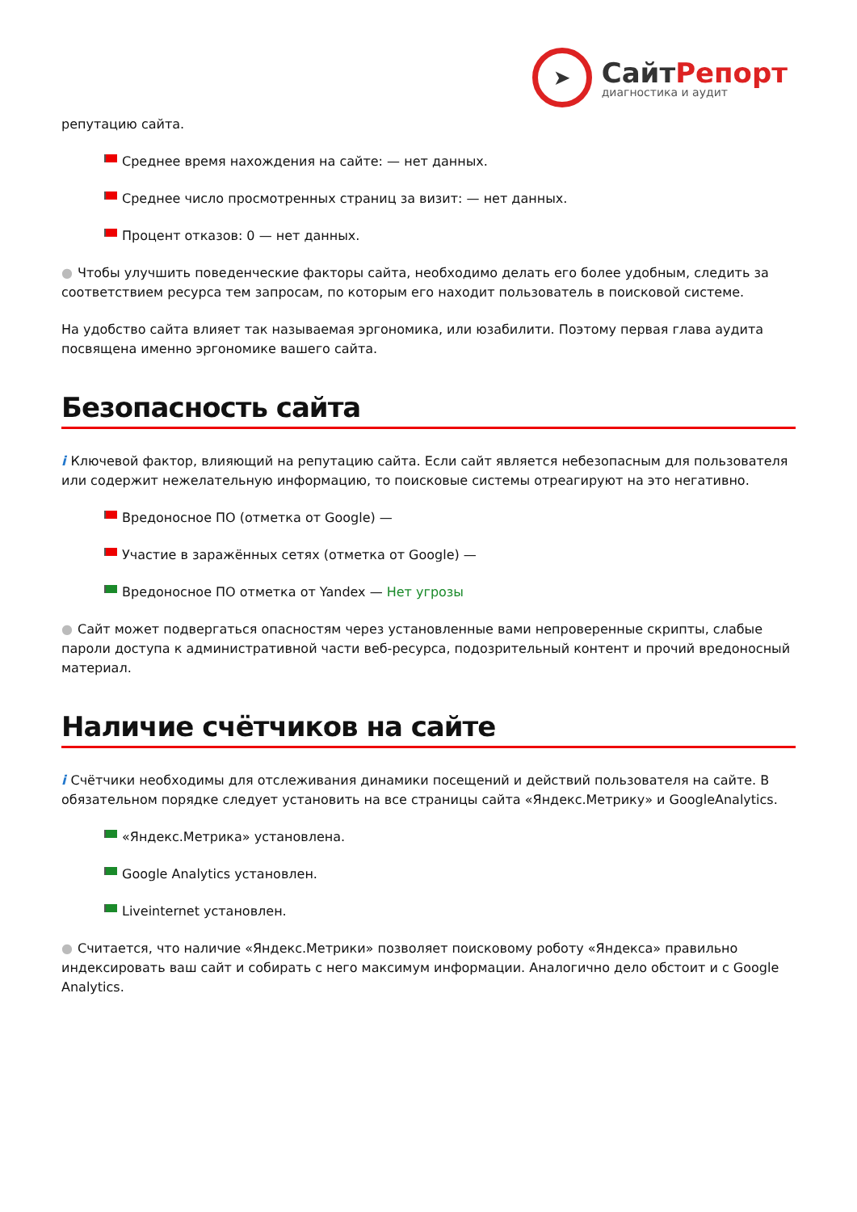➤
СайтРепорт
диагностика и аудит
репутацию сайта.
Среднее время нахождения на сайте: — нет данных.
Среднее число просмотренных страниц за визит: — нет данных.
Процент отказов: 0 — нет данных.
● Чтобы улучшить поведенческие факторы сайта, необходимо делать его более удобным, следить за соответствием ресурса тем запросам, по которым его находит пользователь в поисковой системе.
На удобство сайта влияет так называемая эргономика, или юзабилити. Поэтому первая глава аудита посвящена именно эргономике вашего сайта.
Безопасность сайта
i Ключевой фактор, влияющий на репутацию сайта. Если сайт является небезопасным для пользователя или содержит нежелательную информацию, то поисковые системы отреагируют на это негативно.
Вредоносное ПО (отметка от Google) —
Участие в заражённых сетях (отметка от Google) —
Вредоносное ПО отметка от Yandex — Нет угрозы
● Сайт может подвергаться опасностям через установленные вами непроверенные скрипты, слабые пароли доступа к административной части веб-ресурса, подозрительный контент и прочий вредоносный материал.
Наличие счётчиков на сайте
i Счётчики необходимы для отслеживания динамики посещений и действий пользователя на сайте. В обязательном порядке следует установить на все страницы сайта «Яндекс.Метрику» и GoogleAnalytics.
«Яндекс.Метрика» установлена.
Google Analytics установлен.
Liveinternet установлен.
● Считается, что наличие «Яндекс.Метрики» позволяет поисковому роботу «Яндекса» правильно индексировать ваш сайт и собирать с него максимум информации. Аналогично дело обстоит и с Google Analytics.